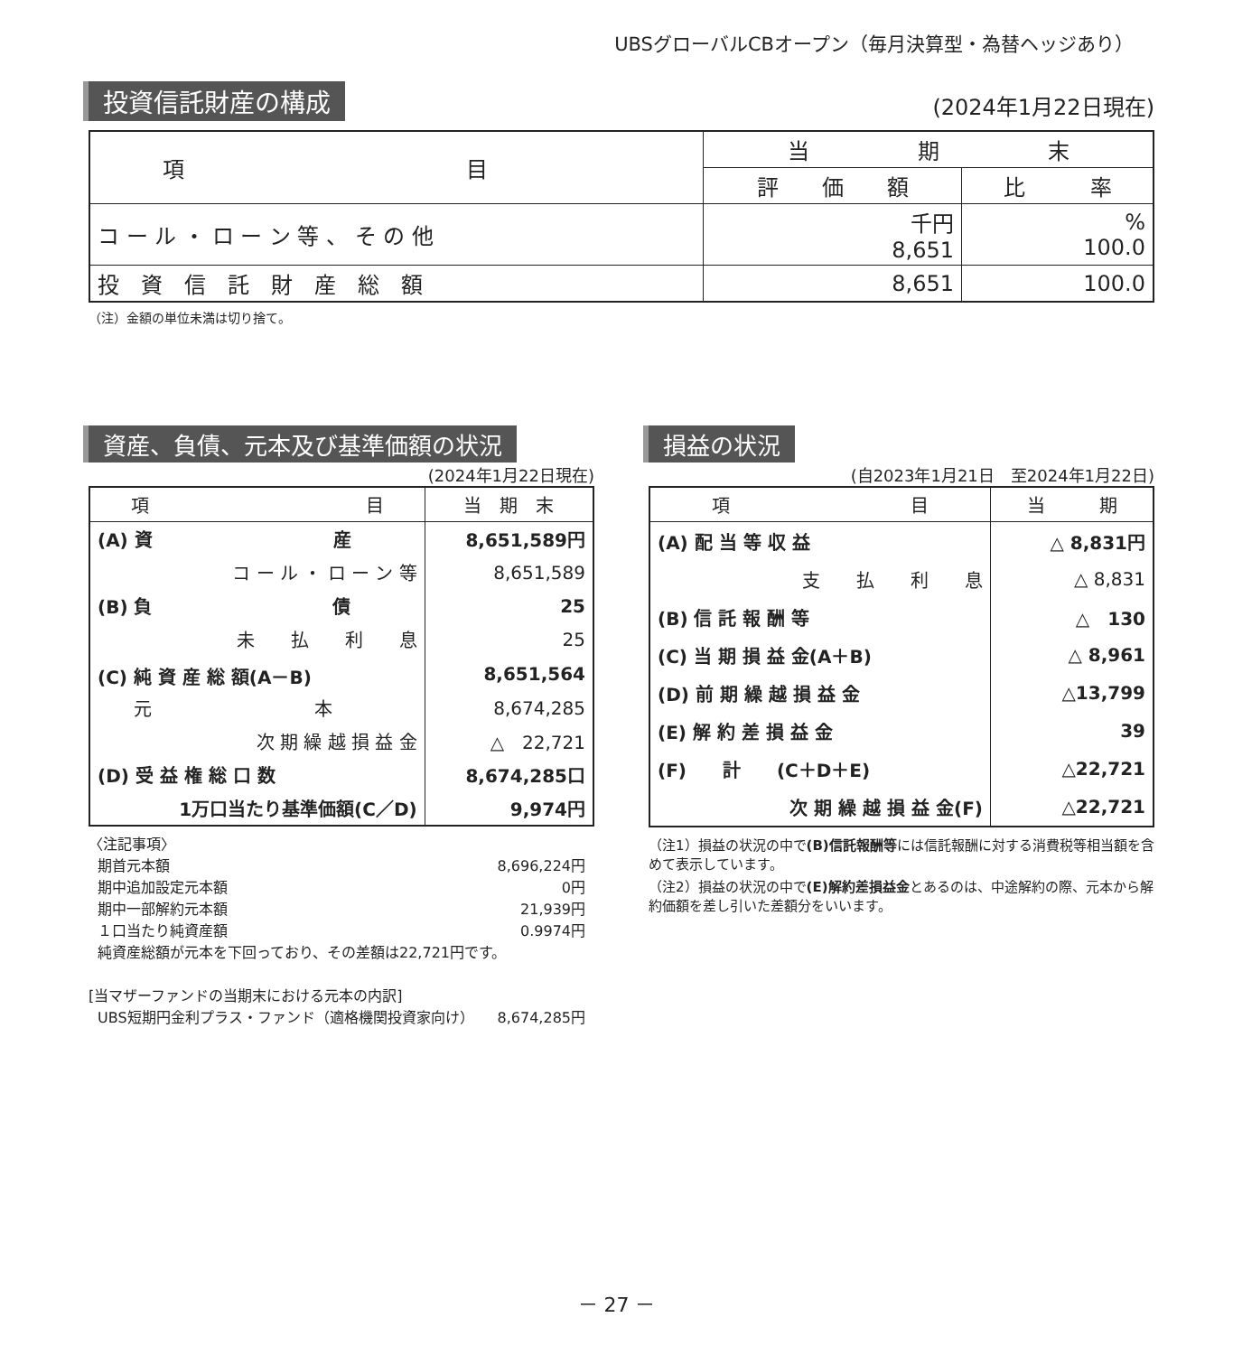UBSグローバルCBオープン（毎月決算型・為替ヘッジあり）
投資信託財産の構成 (2024年1月22日現在)
| 項 目 | 当 期 末 | |
| --- | --- | --- |
| | 評 価 額 | 比 率 |
| コ ー ル ・ ロ ー ン 等 、 そ の 他 | 千円 8,651 | % 100.0 |
| 投 資 信 託 財 産 総 額 | 8,651 | 100.0 |
（注）金額の単位未満は切り捨て。
資産、負債、元本及び基準価額の状況
(2024年1月22日現在)
| 項 目 | 当 期 末 |
| --- | --- |
| (A) 資 産 | 8,651,589円 |
| コ ー ル ・ ロ ー ン 等 | 8,651,589 |
| (B) 負 債 | 25 |
| 未 払 利 息 | 25 |
| (C) 純 資 産 総 額(A－B) | 8,651,564 |
| 元 本 | 8,674,285 |
| 次 期 繰 越 損 益 金 | △ 22,721 |
| (D) 受 益 権 総 口 数 | 8,674,285口 |
| 1万口当たり基準価額(C／D) | 9,974円 |
〈注記事項〉
期首元本額 8,696,224円
期中追加設定元本額 0円
期中一部解約元本額 21,939円
１口当たり純資産額 0.9974円
純資産総額が元本を下回っており、その差額は22,721円です。
[当マザーファンドの当期末における元本の内訳]
UBS短期円金利プラス・ファンド（適格機関投資家向け） 8,674,285円
損益の状況
(自2023年1月21日　至2024年1月22日)
| 項 目 | 当 期 |
| --- | --- |
| (A) 配 当 等 収 益 | △ 8,831円 |
| 支 払 利 息 | △ 8,831 |
| (B) 信 託 報 酬 等 | △ 130 |
| (C) 当 期 損 益 金(A＋B) | △ 8,961 |
| (D) 前 期 繰 越 損 益 金 | △13,799 |
| (E) 解 約 差 損 益 金 | 39 |
| (F) 計 (C＋D＋E) | △22,721 |
| 次 期 繰 越 損 益 金(F) | △22,721 |
（注1）損益の状況の中で(B)信託報酬等には信託報酬に対する消費税等相当額を含めて表示しています。
（注2）損益の状況の中で(E)解約差損益金とあるのは、中途解約の際、元本から解約価額を差し引いた差額分をいいます。
－ 27 －